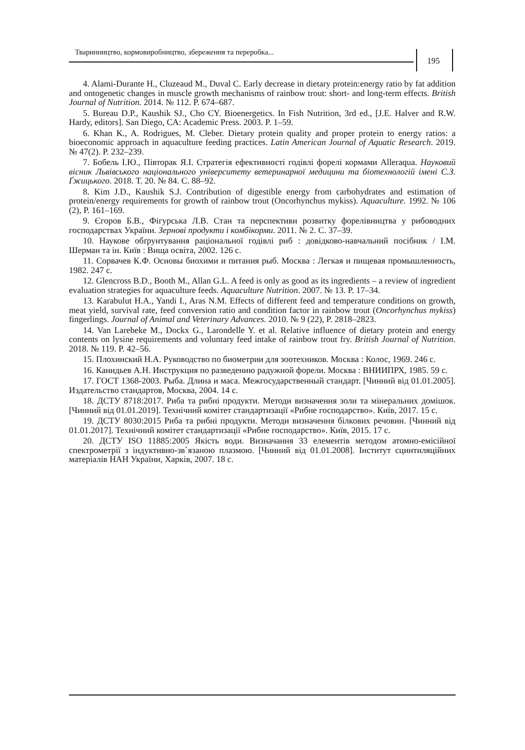Тваринництво, кормовиробництво, збереження та переробка...
195
4. Alami-Durante H., Cluzeaud M., Duval C. Early decrease in dietary protein:energy ratio by fat addition and ontogenetic changes in muscle growth mechanisms of rainbow trout: short- and long-term effects. British Journal of Nutrition. 2014. № 112. P. 674–687.
5. Bureau D.P., Kaushik SJ., Cho CY. Bioenergetics. In Fish Nutrition, 3rd ed., [J.E. Halver and R.W. Hardy, editors]. San Diego, CA: Academic Press. 2003. P. 1–59.
6. Khan K., A. Rodrigues, M. Cleber. Dietary protein quality and proper protein to energy ratios: a bioeconomic approach in aquaculture feeding practices. Latin American Journal of Aquatic Research. 2019. № 47(2). P. 232–239.
7. Бобель І.Ю., Півторак Я.І. Стратегія ефективності годівлі форелі кормами Alleraqua. Науковий вісник Львівського національного університету ветеринарної медицини та біотехнологій імені С.З. Ґжицького. 2018. Т. 20. № 84. С. 88–92.
8. Kim J.D., Kaushik S.J. Contribution of digestible energy from carbohydrates and estimation of protein/energy requirements for growth of rainbow trout (Oncorhynchus mykiss). Aquaculture. 1992. № 106 (2), P. 161–169.
9. Єгоров Б.В., Фігурська Л.В. Стан та перспективи розвитку форелівництва у рибоводних господарствах України. Зернові продукти і комбікорми. 2011. № 2. С. 37–39.
10. Наукове обґрунтування раціональної годівлі риб : довідково-навчальний посібник / І.М. Шерман та ін. Київ : Вища освіта, 2002. 126 с.
11. Сорвачев К.Ф. Основы биохими и питания рыб. Москва : Легкая и пищевая промышленность, 1982. 247 с.
12. Glencross B.D., Booth M., Allan G.L. A feed is only as good as its ingredients – a review of ingredient evaluation strategies for aquaculture feeds. Aquaculture Nutrition. 2007. № 13. P. 17–34.
13. Karabulut H.A., Yandi I., Aras N.M. Effects of different feed and temperature conditions on growth, meat yield, survival rate, feed conversion ratio and condition factor in rainbow trout (Oncorhynchus mykiss) fingerlings. Journal of Animal and Veterinary Advances. 2010. № 9 (22), P. 2818–2823.
14. Van Larebeke M., Dockx G., Larondelle Y. et al. Relative influence of dietary protein and energy contents on lysine requirements and voluntary feed intake of rainbow trout fry. British Journal of Nutrition. 2018. № 119. P. 42–56.
15. Плохинский Н.А. Руководство по биометрии для зоотехников. Москва : Колос, 1969. 246 с.
16. Канидьев А.Н. Инструкция по разведению радужной форели. Москва : ВНИИПРХ, 1985. 59 с.
17. ГОСТ 1368-2003. Рыба. Длина и маса. Межгосударственный стандарт. [Чинний від 01.01.2005]. Издательство стандартов, Москва, 2004. 14 с.
18. ДСТУ 8718:2017. Риба та рибні продукти. Методи визначення золи та мінеральних домішок. [Чинний від 01.01.2019]. Технічний комітет стандартизації «Рибне господарство». Київ, 2017. 15 с.
19. ДСТУ 8030:2015 Риба та рибні продукти. Методи визначення білкових речовин. [Чинний від 01.01.2017]. Технічний комітет стандартизації «Рибне господарство». Київ, 2015. 17 с.
20. ДСТУ ISO 11885:2005 Якість води. Визначання 33 елементів методом атомно-емісійної спектрометрії з індуктивно-зв`язаною плазмою. [Чинний від 01.01.2008]. Інститут сцинтиляційних матеріалів НАН України, Харків, 2007. 18 с.